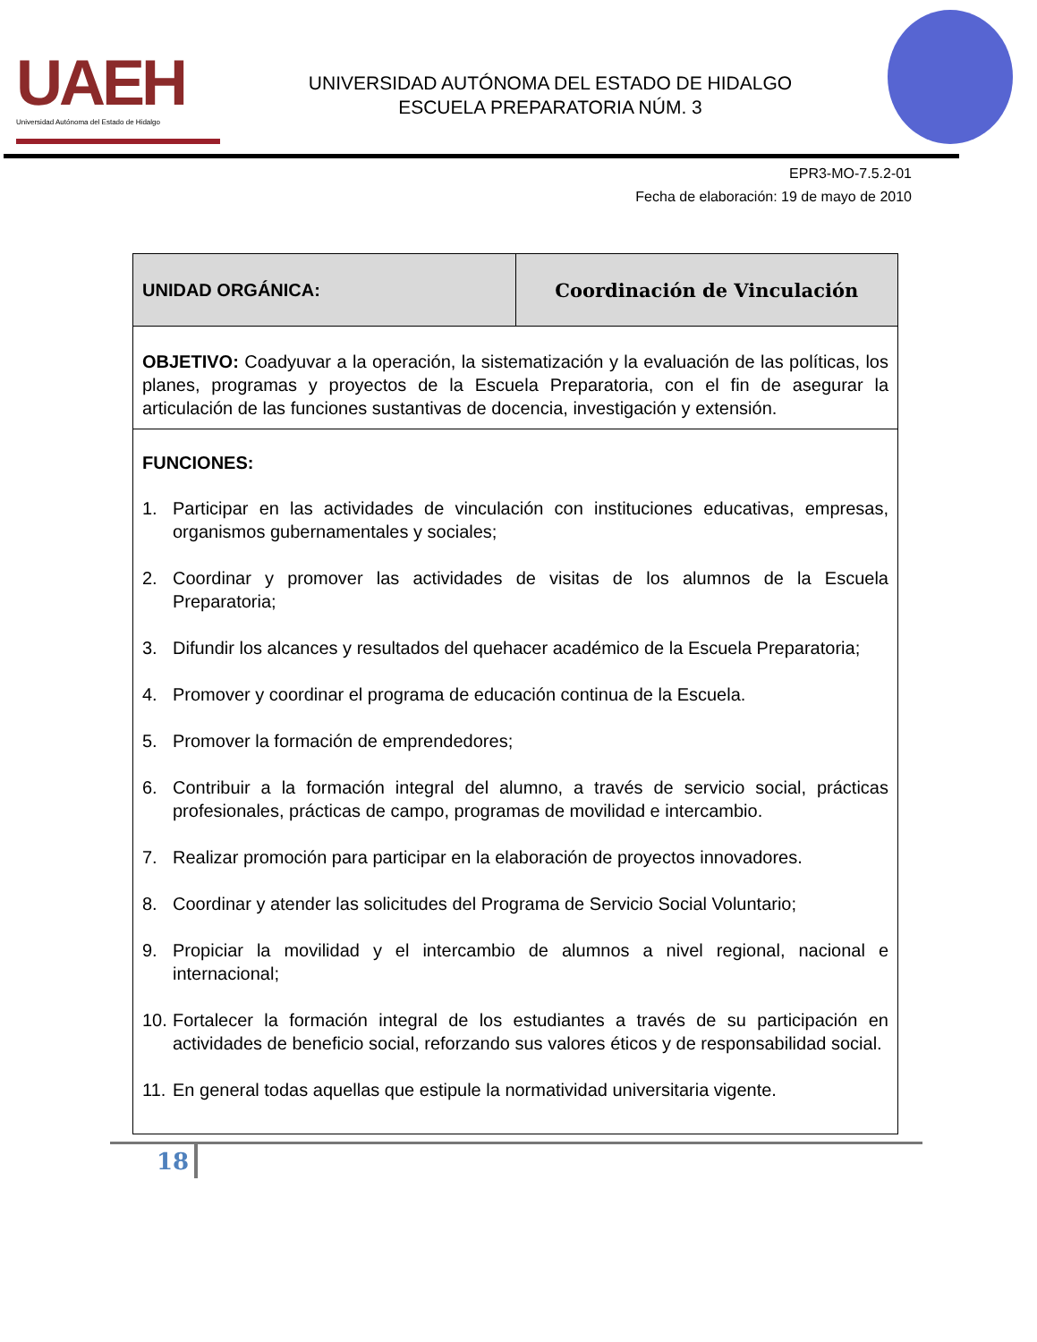UAEH
Universidad Autónoma del Estado de Hidalgo
UNIVERSIDAD AUTÓNOMA DEL ESTADO DE HIDALGO
ESCUELA PREPARATORIA NÚM. 3
EPR3-MO-7.5.2-01
Fecha de elaboración: 19 de mayo de 2010
| UNIDAD ORGÁNICA: | Coordinación de Vinculación |
| OBJETIVO: Coadyuvar a la operación, la sistematización y la evaluación de las políticas, los planes, programas y proyectos de la Escuela Preparatoria, con el fin de asegurar la articulación de las funciones sustantivas de docencia, investigación y extensión. | |
| FUNCIONES: 1. Participar en las actividades de vinculación con instituciones educativas, empresas, organismos gubernamentales y sociales; 2. Coordinar y promover las actividades de visitas de los alumnos de la Escuela Preparatoria; 3. Difundir los alcances y resultados del quehacer académico de la Escuela Preparatoria; 4. Promover y coordinar el programa de educación continua de la Escuela. 5. Promover la formación de emprendedores; 6. Contribuir a la formación integral del alumno, a través de servicio social, prácticas profesionales, prácticas de campo, programas de movilidad e intercambio. 7. Realizar promoción para participar en la elaboración de proyectos innovadores. 8. Coordinar y atender las solicitudes del Programa de Servicio Social Voluntario; 9. Propiciar la movilidad y el intercambio de alumnos a nivel regional, nacional e internacional; 10. Fortalecer la formación integral de los estudiantes a través de su participación en actividades de beneficio social, reforzando sus valores éticos y de responsabilidad social. 11. En general todas aquellas que estipule la normatividad universitaria vigente. | |
18